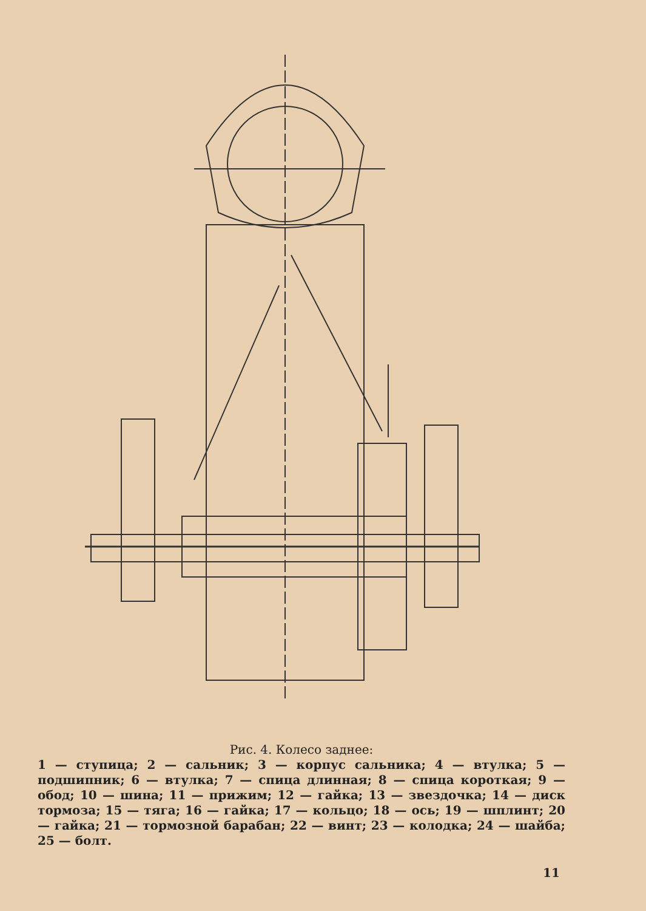Рис. 4. Колесо заднее:
1 — ступица; 2 — сальник; 3 — корпус сальника; 4 — втулка; 5 — подшипник; 6 — втулка; 7 — спица длинная; 8 — спица короткая; 9 — обод; 10 — шина; 11 — прижим; 12 — гайка; 13 — звездочка; 14 — диск тормоза; 15 — тяга; 16 — гайка; 17 — кольцо; 18 — ось; 19 — шплинт; 20 — гайка; 21 — тормозной барабан; 22 — винт; 23 — колодка; 24 — шайба; 25 — болт.
11